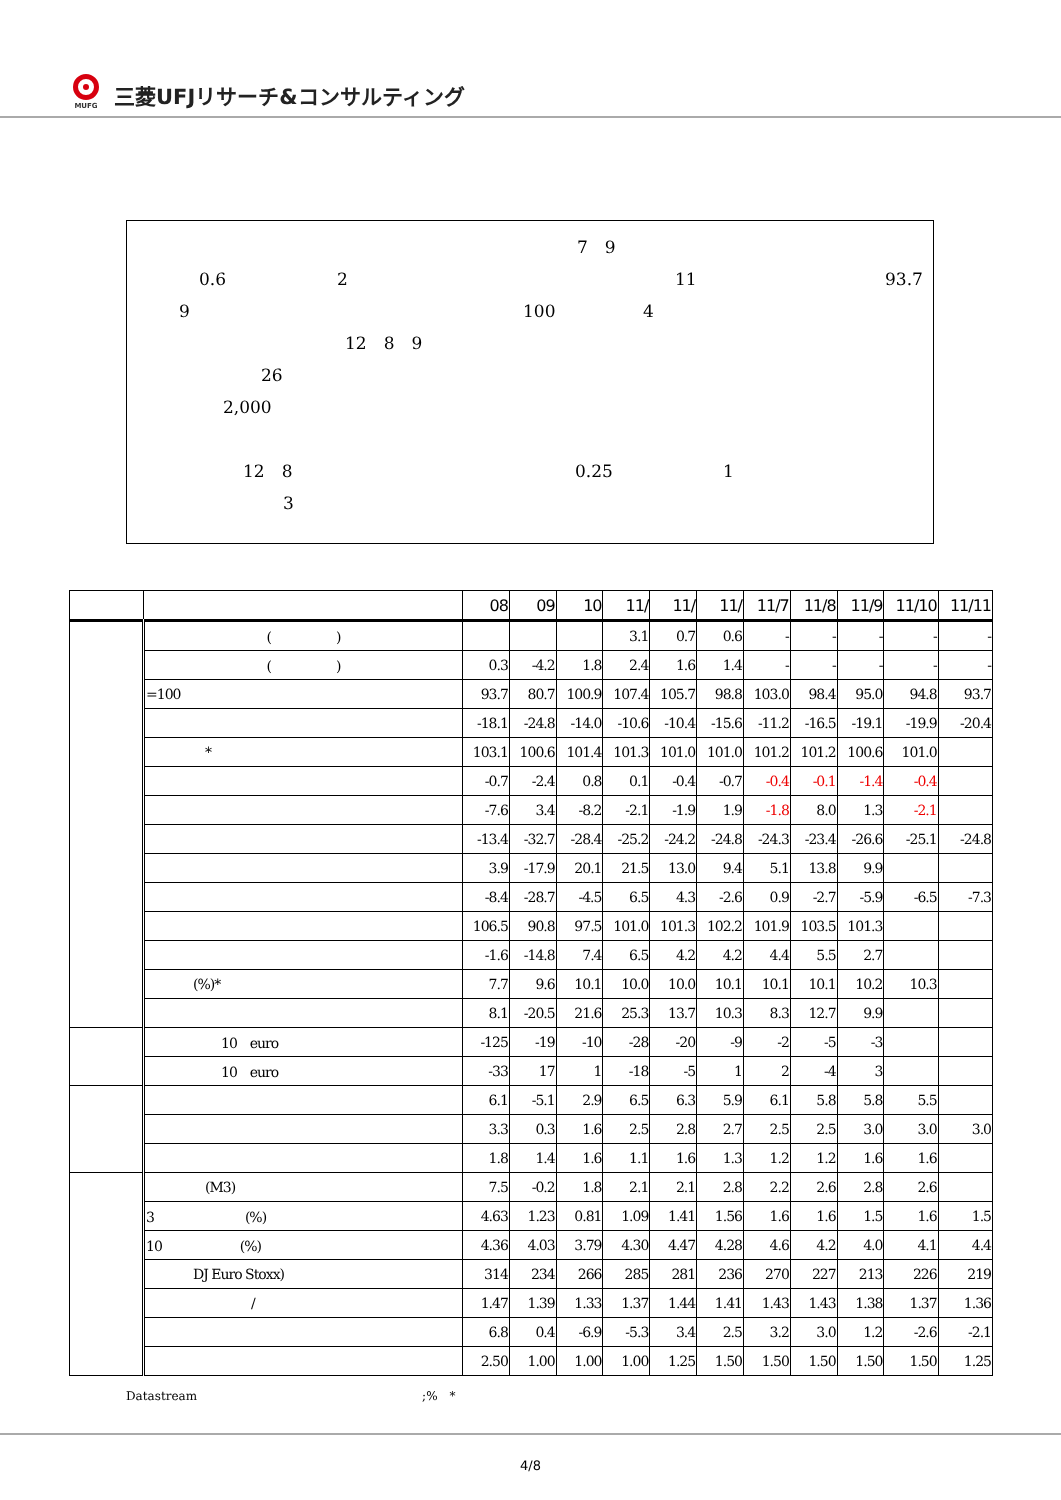MUFG
三菱UFJリサーチ&コンサルティング
7　9
0.6 2 11 93.7
9 100 4
12　8　9
26
2,000 12　8 0.25 1
3
| | | 08 | 09 | 10 | 11/ | 11/ | 11/ | 11/7 | 11/8 | 11/9 | 11/10 | 11/11 |
| --- | --- | --- | --- | --- | --- | --- | --- | --- | --- | --- | --- | --- |
| | ( ) | | | | 3.1 | 0.7 | 0.6 | - | - | - | - | - |
| | ( ) | 0.3 | -4.2 | 1.8 | 2.4 | 1.6 | 1.4 | - | - | - | - | - |
| | =100 | 93.7 | 80.7 | 100.9 | 107.4 | 105.7 | 98.8 | 103.0 | 98.4 | 95.0 | 94.8 | 93.7 |
| | | -18.1 | -24.8 | -14.0 | -10.6 | -10.4 | -15.6 | -11.2 | -16.5 | -19.1 | -19.9 | -20.4 |
| | * | 103.1 | 100.6 | 101.4 | 101.3 | 101.0 | 101.0 | 101.2 | 101.2 | 100.6 | 101.0 | |
| | | -0.7 | -2.4 | 0.8 | 0.1 | -0.4 | -0.7 | -0.4 | -0.1 | -1.4 | -0.4 | |
| | | -7.6 | 3.4 | -8.2 | -2.1 | -1.9 | 1.9 | -1.8 | 8.0 | 1.3 | -2.1 | |
| | | -13.4 | -32.7 | -28.4 | -25.2 | -24.2 | -24.8 | -24.3 | -23.4 | -26.6 | -25.1 | -24.8 |
| | | 3.9 | -17.9 | 20.1 | 21.5 | 13.0 | 9.4 | 5.1 | 13.8 | 9.9 | | |
| | | -8.4 | -28.7 | -4.5 | 6.5 | 4.3 | -2.6 | 0.9 | -2.7 | -5.9 | -6.5 | -7.3 |
| | | 106.5 | 90.8 | 97.5 | 101.0 | 101.3 | 102.2 | 101.9 | 103.5 | 101.3 | | |
| | | -1.6 | -14.8 | 7.4 | 6.5 | 4.2 | 4.2 | 4.4 | 5.5 | 2.7 | | |
| | (%)* | 7.7 | 9.6 | 10.1 | 10.0 | 10.0 | 10.1 | 10.1 | 10.1 | 10.2 | 10.3 | |
| | | 8.1 | -20.5 | 21.6 | 25.3 | 13.7 | 10.3 | 8.3 | 12.7 | 9.9 | | |
| | 10 euro | -125 | -19 | -10 | -28 | -20 | -9 | -2 | -5 | -3 | | |
| | 10 euro | -33 | 17 | 1 | -18 | -5 | 1 | 2 | -4 | 3 | | |
| | | 6.1 | -5.1 | 2.9 | 6.5 | 6.3 | 5.9 | 6.1 | 5.8 | 5.8 | 5.5 | |
| | | 3.3 | 0.3 | 1.6 | 2.5 | 2.8 | 2.7 | 2.5 | 2.5 | 3.0 | 3.0 | 3.0 |
| | | 1.8 | 1.4 | 1.6 | 1.1 | 1.6 | 1.3 | 1.2 | 1.2 | 1.6 | 1.6 | |
| | (M3) | 7.5 | -0.2 | 1.8 | 2.1 | 2.1 | 2.8 | 2.2 | 2.6 | 2.8 | 2.6 | |
| | 3 (%) | 4.63 | 1.23 | 0.81 | 1.09 | 1.41 | 1.56 | 1.6 | 1.6 | 1.5 | 1.6 | 1.5 |
| | 10 (%) | 4.36 | 4.03 | 3.79 | 4.30 | 4.47 | 4.28 | 4.6 | 4.2 | 4.0 | 4.1 | 4.4 |
| | DJ Euro Stoxx) | 314 | 234 | 266 | 285 | 281 | 236 | 270 | 227 | 213 | 226 | 219 |
| | / | 1.47 | 1.39 | 1.33 | 1.37 | 1.44 | 1.41 | 1.43 | 1.43 | 1.38 | 1.37 | 1.36 |
| | | 6.8 | 0.4 | -6.9 | -5.3 | 3.4 | 2.5 | 3.2 | 3.0 | 1.2 | -2.6 | -2.1 |
| | | 2.50 | 1.00 | 1.00 | 1.00 | 1.25 | 1.50 | 1.50 | 1.50 | 1.50 | 1.50 | 1.25 |
Datastream;%　*
4/8